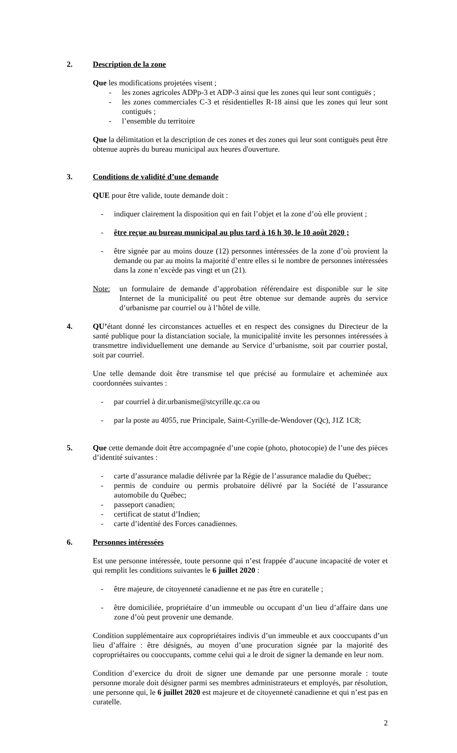2. Description de la zone
Que les modifications projetées visent ;
- les zones agricoles ADPp-3 et ADP-3 ainsi que les zones qui leur sont contiguës ;
- les zones commerciales C-3 et résidentielles R-18 ainsi que les zones qui leur sont contiguës ;
- l’ensemble du territoire
Que la délimitation et la description de ces zones et des zones qui leur sont contiguës peut être obtenue auprès du bureau municipal aux heures d'ouverture.
3. Conditions de validité d’une demande
QUE pour être valide, toute demande doit :
- indiquer clairement la disposition qui en fait l’objet et la zone d’où elle provient ;
- être reçue au bureau municipal au plus tard à 16 h 30, le 10 août 2020 ;
- être signée par au moins douze (12) personnes intéressées de la zone d’où provient la demande ou par au moins la majorité d’entre elles si le nombre de personnes intéressées dans la zone n’excède pas vingt et un (21).
Note: un formulaire de demande d’approbation référendaire est disponible sur le site Internet de la municipalité ou peut être obtenue sur demande auprès du service d’urbanisme par courriel ou à l’hôtel de ville.
4. QU’étant donné les circonstances actuelles et en respect des consignes du Directeur de la santé publique pour la distanciation sociale, la municipalité invite les personnes intéressées à transmettre individuellement une demande au Service d’urbanisme, soit par courrier postal, soit par courriel.
Une telle demande doit être transmise tel que précisé au formulaire et acheminée aux coordonnées suivantes :
- par courriel à dir.urbanisme@stcyrille.qc.ca ou
- par la poste au 4055, rue Principale, Saint-Cyrille-de-Wendover (Qc), J1Z 1C8;
5. Que cette demande doit être accompagnée d’une copie (photo, photocopie) de l’une des pièces d’identité suivantes :
- carte d’assurance maladie délivrée par la Régie de l’assurance maladie du Québec;
- permis de conduire ou permis probatoire délivré par la Société de l’assurance automobile du Québec;
- passeport canadien;
- certificat de statut d’Indien;
- carte d’identité des Forces canadiennes.
6. Personnes intéressées
Est une personne intéressée, toute personne qui n’est frappée d’aucune incapacité de voter et qui remplit les conditions suivantes le 6 juillet 2020 :
- être majeure, de citoyenneté canadienne et ne pas être en curatelle ;
- être domiciliée, propriétaire d’un immeuble ou occupant d’un lieu d’affaire dans une zone d’où peut provenir une demande.
Condition supplémentaire aux copropriétaires indivis d’un immeuble et aux cooccupants d’un lieu d’affaire : être désignés, au moyen d’une procuration signée par la majorité des copropriétaires ou cooccupants, comme celui qui a le droit de signer la demande en leur nom.
Condition d’exercice du droit de signer une demande par une personne morale : toute personne morale doit désigner parmi ses membres administrateurs et employés, par résolution, une personne qui, le 6 juillet 2020 est majeure et de citoyenneté canadienne et qui n’est pas en curatelle.
2